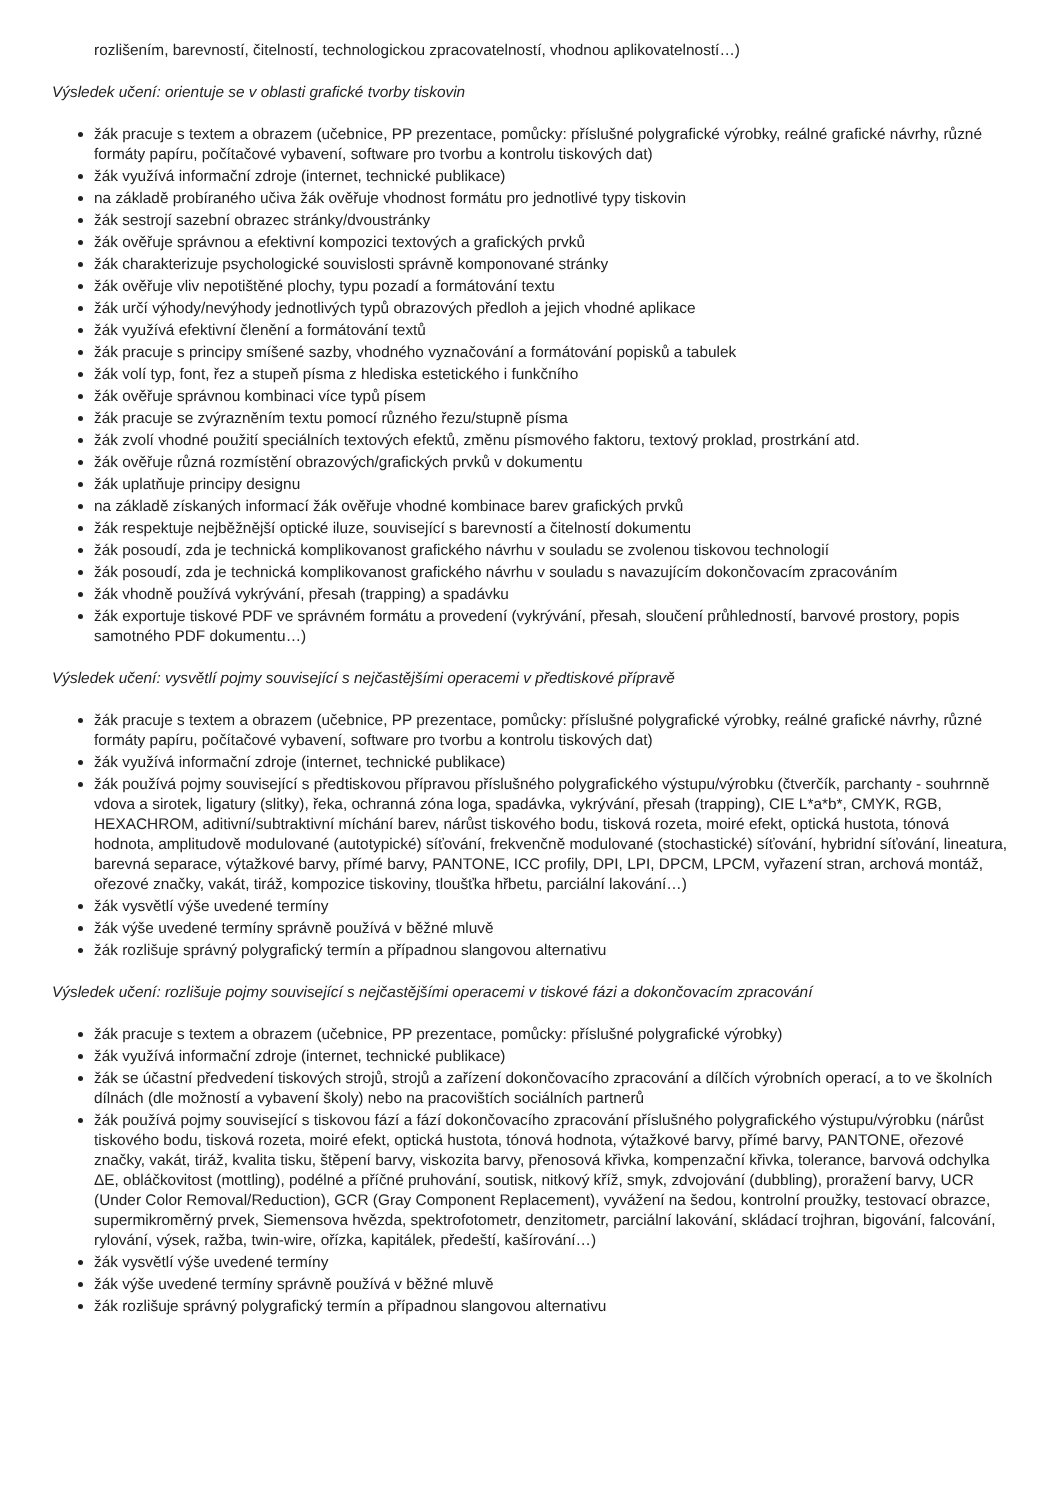rozlišením, barevností, čitelností, technologickou zpracovatelností, vhodnou aplikovatelností…)
Výsledek učení: orientuje se v oblasti grafické tvorby tiskovin
žák pracuje s textem a obrazem (učebnice, PP prezentace, pomůcky: příslušné polygrafické výrobky, reálné grafické návrhy, různé formáty papíru, počítačové vybavení, software pro tvorbu a kontrolu tiskových dat)
žák využívá informační zdroje (internet, technické publikace)
na základě probíraného učiva žák ověřuje vhodnost formátu pro jednotlivé typy tiskovin
žák sestrojí sazební obrazec stránky/dvoustránky
žák ověřuje správnou a efektivní kompozici textových a grafických prvků
žák charakterizuje psychologické souvislosti správně komponované stránky
žák ověřuje vliv nepotištěné plochy, typu pozadí a formátování textu
žák určí výhody/nevýhody jednotlivých typů obrazových předloh a jejich vhodné aplikace
žák využívá efektivní členění a formátování textů
žák pracuje s principy smíšené sazby, vhodného vyznačování a formátování popisků a tabulek
žák volí typ, font, řez a stupeň písma z hlediska estetického i funkčního
žák ověřuje správnou kombinaci více typů písem
žák pracuje se zvýrazněním textu pomocí různého řezu/stupně písma
žák zvolí vhodné použití speciálních textových efektů, změnu písmového faktoru, textový proklad, prostrkání atd.
žák ověřuje různá rozmístění obrazových/grafických prvků v dokumentu
žák uplatňuje principy designu
na základě získaných informací žák ověřuje vhodné kombinace barev grafických prvků
žák respektuje nejběžnější optické iluze, související s barevností a čitelností dokumentu
žák posoudí, zda je technická komplikovanost grafického návrhu v souladu se zvolenou tiskovou technologií
žák posoudí, zda je technická komplikovanost grafického návrhu v souladu s navazujícím dokončovacím zpracováním
žák vhodně používá vykrývání, přesah (trapping) a spadávku
žák exportuje tiskové PDF ve správném formátu a provedení (vykrývání, přesah, sloučení průhledností, barvové prostory, popis samotného PDF dokumentu…)
Výsledek učení: vysvětlí pojmy související s nejčastějšími operacemi v předtiskové přípravě
žák pracuje s textem a obrazem (učebnice, PP prezentace, pomůcky: příslušné polygrafické výrobky, reálné grafické návrhy, různé formáty papíru, počítačové vybavení, software pro tvorbu a kontrolu tiskových dat)
žák využívá informační zdroje (internet, technické publikace)
žák používá pojmy související s předtiskovou přípravou příslušného polygrafického výstupu/výrobku (čtverčík, parchanty - souhrnně vdova a sirotek, ligatury (slitky), řeka, ochranná zóna loga, spadávka, vykrývání, přesah (trapping), CIE L*a*b*, CMYK, RGB, HEXACHROM, aditivní/subtraktivní míchání barev, nárůst tiskového bodu, tisková rozeta, moiré efekt, optická hustota, tónová hodnota, amplitudově modulované (autotypické) síťování, frekvenčně modulované (stochastické) síťování, hybridní síťování, lineatura, barevná separace, výtažkové barvy, přímé barvy, PANTONE, ICC profily, DPI, LPI, DPCM, LPCM, vyřazení stran, archová montáž, ořezové značky, vakát, tiráž, kompozice tiskoviny, tloušťka hřbetu, parciální lakování…)
žák vysvětlí výše uvedené termíny
žák výše uvedené termíny správně používá v běžné mluvě
žák rozlišuje správný polygrafický termín a případnou slangovou alternativu
Výsledek učení: rozlišuje pojmy související s nejčastějšími operacemi v tiskové fázi a dokončovacím zpracování
žák pracuje s textem a obrazem (učebnice, PP prezentace, pomůcky: příslušné polygrafické výrobky)
žák využívá informační zdroje (internet, technické publikace)
žák se účastní předvedení tiskových strojů, strojů a zařízení dokončovacího zpracování a dílčích výrobních operací, a to ve školních dílnách (dle možností a vybavení školy) nebo na pracovištích sociálních partnerů
žák používá pojmy související s tiskovou fází a fází dokončovacího zpracování příslušného polygrafického výstupu/výrobku (nárůst tiskového bodu, tisková rozeta, moiré efekt, optická hustota, tónová hodnota, výtažkové barvy, přímé barvy, PANTONE, ořezové značky, vakát, tiráž, kvalita tisku, štěpení barvy, viskozita barvy, přenosová křivka, kompenzační křivka, tolerance, barvová odchylka ΔE, obláčkovitost (mottling), podélné a příčné pruhování, soutisk, nitkový kříž, smyk, zdvojování (dubbling), proražení barvy, UCR (Under Color Removal/Reduction), GCR (Gray Component Replacement), vyvážení na šedou, kontrolní proužky, testovací obrazce, supermikroměrný prvek, Siemensova hvězda, spektrofotometr, denzitometr, parciální lakování, skládací trojhran, bigování, falcování, rylování, výsek, ražba, twin-wire, ořízka, kapitálek, předeští, kašírování…)
žák vysvětlí výše uvedené termíny
žák výše uvedené termíny správně používá v běžné mluvě
žák rozlišuje správný polygrafický termín a případnou slangovou alternativu